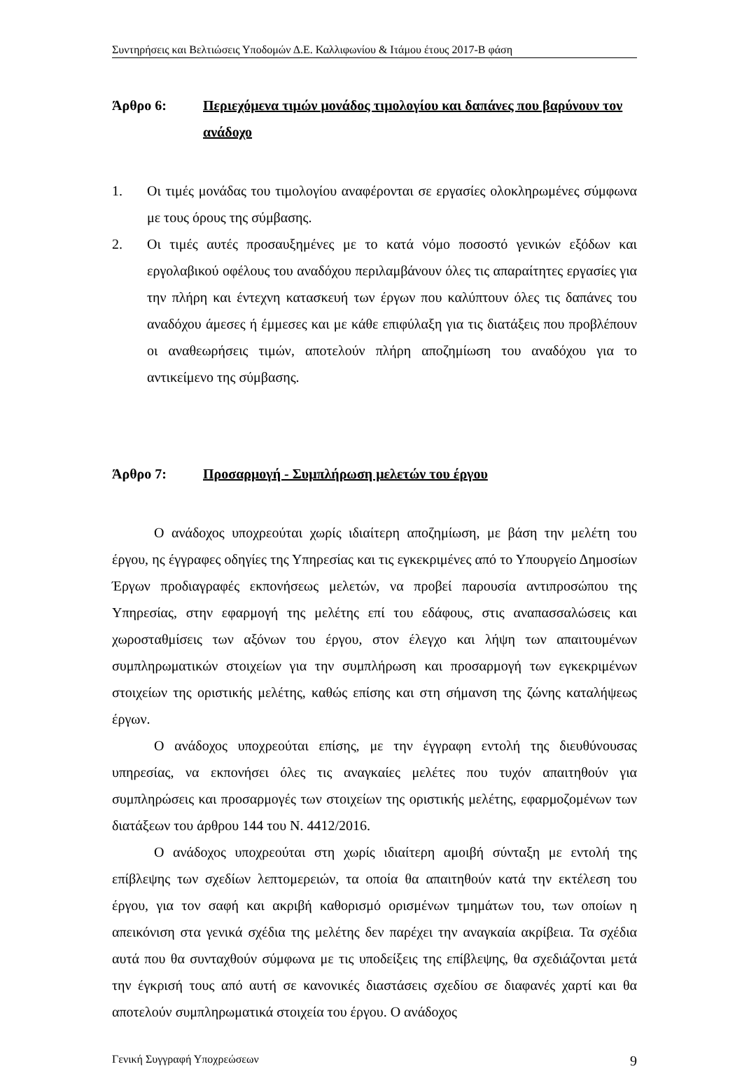Συντηρήσεις και Βελτιώσεις Υποδομών Δ.Ε. Καλλιφωνίου & Ιτάμου έτους 2017-Β φάση
Άρθρο 6: Περιεχόμενα τιμών μονάδος τιμολογίου και δαπάνες που βαρύνουν τον ανάδοχο
1. Οι τιμές μονάδας του τιμολογίου αναφέρονται σε εργασίες ολοκληρωμένες σύμφωνα με τους όρους της σύμβασης.
2. Οι τιμές αυτές προσαυξημένες με το κατά νόμο ποσοστό γενικών εξόδων και εργολαβικού οφέλους του αναδόχου περιλαμβάνουν όλες τις απαραίτητες εργασίες για την πλήρη και έντεχνη κατασκευή των έργων που καλύπτουν όλες τις δαπάνες του αναδόχου άμεσες ή έμμεσες και με κάθε επιφύλαξη για τις διατάξεις που προβλέπουν οι αναθεωρήσεις τιμών, αποτελούν πλήρη αποζημίωση του αναδόχου για το αντικείμενο της σύμβασης.
Άρθρο 7: Προσαρμογή - Συμπλήρωση μελετών του έργου
Ο ανάδοχος υποχρεούται χωρίς ιδιαίτερη αποζημίωση, με βάση την μελέτη του έργου, ης έγγραφες οδηγίες της Υπηρεσίας και τις εγκεκριμένες από το Υπουργείο Δημοσίων Έργων προδιαγραφές εκπονήσεως μελετών, να προβεί παρουσία αντιπροσώπου της Υπηρεσίας, στην εφαρμογή της μελέτης επί του εδάφους, στις αναπασσαλώσεις και χωροσταθμίσεις των αξόνων του έργου, στον έλεγχο και λήψη των απαιτουμένων συμπληρωματικών στοιχείων για την συμπλήρωση και προσαρμογή των εγκεκριμένων στοιχείων της οριστικής μελέτης, καθώς επίσης και στη σήμανση της ζώνης καταλήψεως έργων.
Ο ανάδοχος υποχρεούται επίσης, με την έγγραφη εντολή της διευθύνουσας υπηρεσίας, να εκπονήσει όλες τις αναγκαίες μελέτες που τυχόν απαιτηθούν για συμπληρώσεις και προσαρμογές των στοιχείων της οριστικής μελέτης, εφαρμοζομένων των διατάξεων του άρθρου 144 του Ν. 4412/2016.
Ο ανάδοχος υποχρεούται στη χωρίς ιδιαίτερη αμοιβή σύνταξη με εντολή της επίβλεψης των σχεδίων λεπτομερειών, τα οποία θα απαιτηθούν κατά την εκτέλεση του έργου, για τον σαφή και ακριβή καθορισμό ορισμένων τμημάτων του, των οποίων η απεικόνιση στα γενικά σχέδια της μελέτης δεν παρέχει την αναγκαία ακρίβεια. Τα σχέδια αυτά που θα συνταχθούν σύμφωνα με τις υποδείξεις της επίβλεψης, θα σχεδιάζονται μετά την έγκρισή τους από αυτή σε κανονικές διαστάσεις σχεδίου σε διαφανές χαρτί και θα αποτελούν συμπληρωματικά στοιχεία του έργου. Ο ανάδοχος
Γενική Συγγραφή Υποχρεώσεων 9